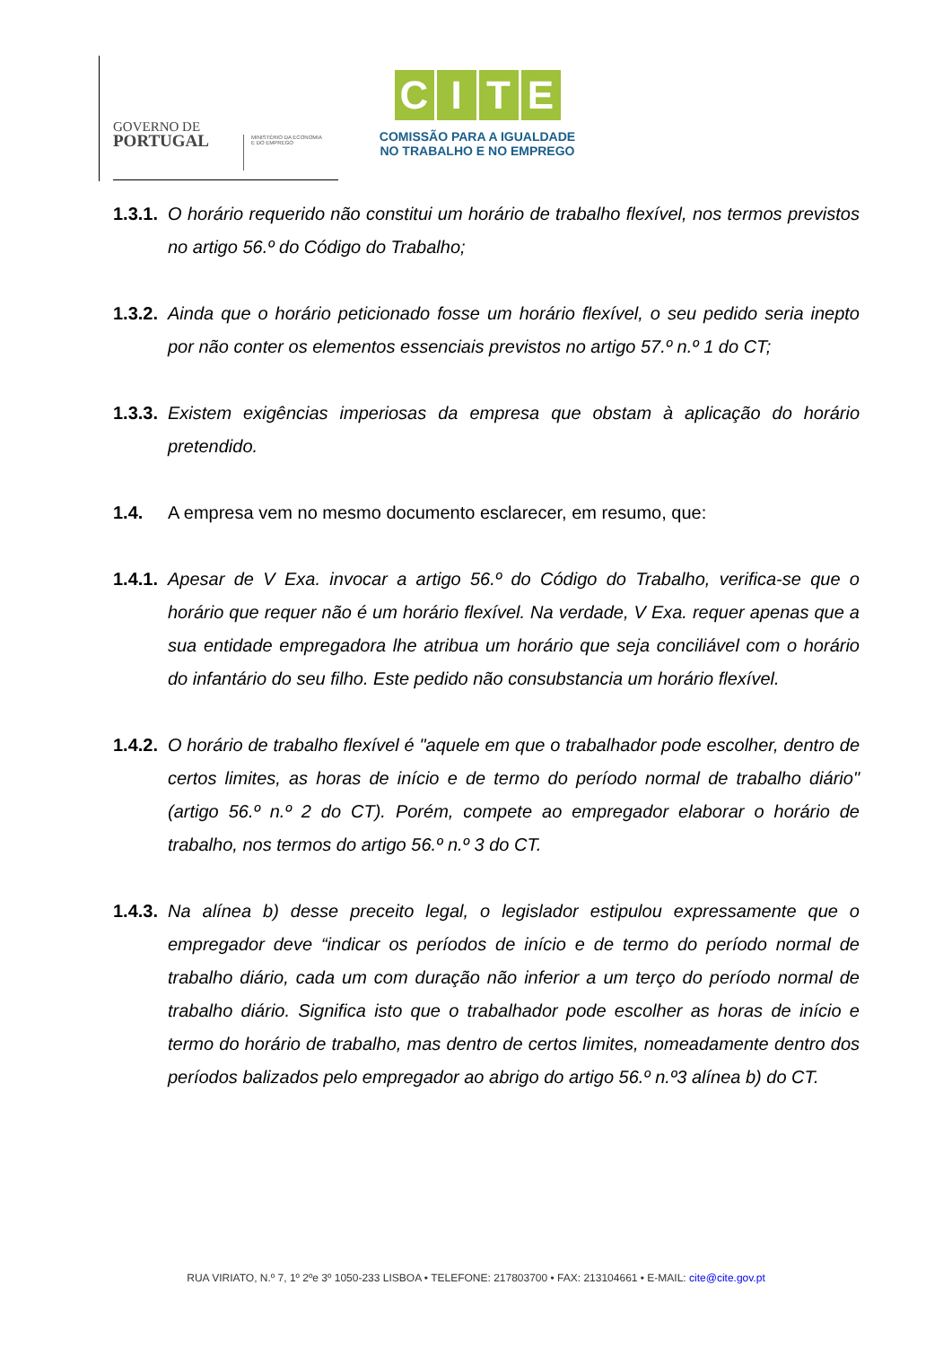GOVERNO DE
PORTUGAL
MINISTÉRIO DA ECONOMIA
E DO EMPREGO
CITE
COMISSÃO PARA A IGUALDADE
NO TRABALHO E NO EMPREGO
1.3.1.
O horário requerido não constitui um horário de trabalho flexível, nos termos previstos no artigo 56.º do Código do Trabalho;
1.3.2.
Ainda que o horário peticionado fosse um horário flexível, o seu pedido seria inepto por não conter os elementos essenciais previstos no artigo 57.º n.º 1 do CT;
1.3.3.
Existem exigências imperiosas da empresa que obstam à aplicação do horário pretendido.
1.4. A empresa vem no mesmo documento esclarecer, em resumo, que:
1.4.1.
Apesar de V Exa. invocar a artigo 56.º do Código do Trabalho, verifica-se que o horário que requer não é um horário flexível. Na verdade, V Exa. requer apenas que a sua entidade empregadora lhe atribua um horário que seja conciliável com o horário do infantário do seu filho. Este pedido não consubstancia um horário flexível.
1.4.2.
O horário de trabalho flexível é "aquele em que o trabalhador pode escolher, dentro de certos limites, as horas de início e de termo do período normal de trabalho diário" (artigo 56.º n.º 2 do CT). Porém, compete ao empregador elaborar o horário de trabalho, nos termos do artigo 56.º n.º 3 do CT.
1.4.3.
Na alínea b) desse preceito legal, o legislador estipulou expressamente que o empregador deve “indicar os períodos de início e de termo do período normal de trabalho diário, cada um com duração não inferior a um terço do período normal de trabalho diário. Significa isto que o trabalhador pode escolher as horas de início e termo do horário de trabalho, mas dentro de certos limites, nomeadamente dentro dos períodos balizados pelo empregador ao abrigo do artigo 56.º n.º3 alínea b) do CT.
RUA VIRIATO, N.º 7, 1º 2ºe 3º 1050-233 LISBOA • TELEFONE: 217803700 • FAX: 213104661 • E-MAIL: cite@cite.gov.pt